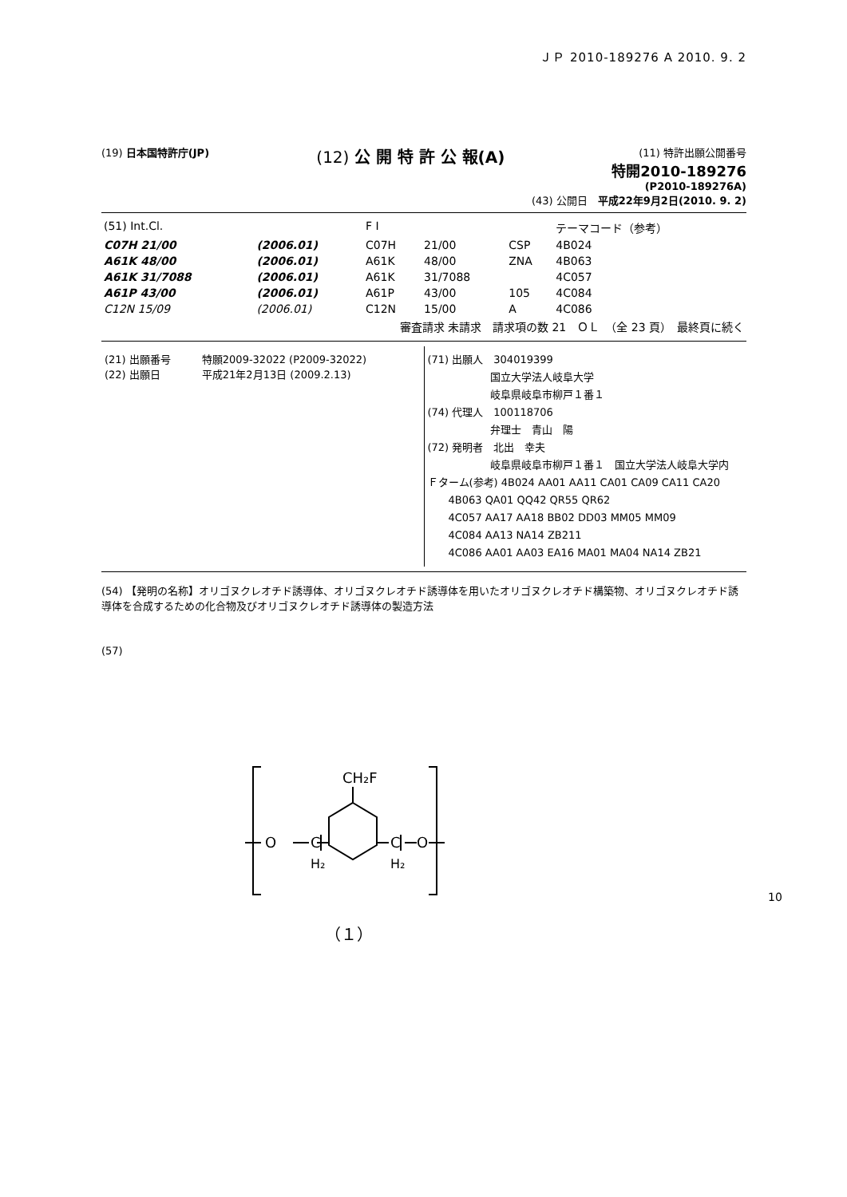ＪＰ 2010-189276 A 2010. 9. 2
(19) 日本国特許庁(JP)
(12) 公 開 特 許 公 報(A)
(11) 特許出願公開番号
特開2010-189276
(P2010-189276A)
(43) 公開日　平成22年9月2日(2010. 9. 2)
| (51) Int.Cl. | | F I | | | テーマコード（参考） |
| C07H 21/00 | (2006.01) | C07H | 21/00 | CSP | 4B024 |
| A61K 48/00 | (2006.01) | A61K | 48/00 | ZNA | 4B063 |
| A61K 31/7088 | (2006.01) | A61K | 31/7088 | | 4C057 |
| A61P 43/00 | (2006.01) | A61P | 43/00 | 105 | 4C084 |
| C12N 15/09 | (2006.01) | C12N | 15/00 | A | 4C086 |
| 審査請求 未請求 請求項の数 21 ＯＬ （全 23 頁） 最終頁に続く | | | | | |
(21) 出願番号　　　特願2009-32022 (P2009-32022)
(22) 出願日　　　　平成21年2月13日 (2009.2.13)
(71) 出願人　304019399
　　　　　　国立大学法人岐阜大学
　　　　　　岐阜県岐阜市柳戸１番１
(74) 代理人　100118706
　　　　　　弁理士　青山　陽
(72) 発明者　北出　幸夫
　　　　　　岐阜県岐阜市柳戸１番１　国立大学法人岐阜大学内
Ｆターム(参考) 4B024 AA01 AA11 CA01 CA09 CA11 CA20
　　4B063 QA01 QQ42 QR55 QR62
　　4C057 AA17 AA18 BB02 DD03 MM05 MM09
　　4C084 AA13 NA14 ZB211
　　4C086 AA01 AA03 EA16 MA01 MA04 NA14 ZB21
(54) 【発明の名称】オリゴヌクレオチド誘導体、オリゴヌクレオチド誘導体を用いたオリゴヌクレオチド構築物、オリゴヌクレオチド誘導体を合成するための化合物及びオリゴヌクレオチド誘導体の製造方法
(57)
CH₂F
O
C
H₂
C
H₂
O
（１）
10